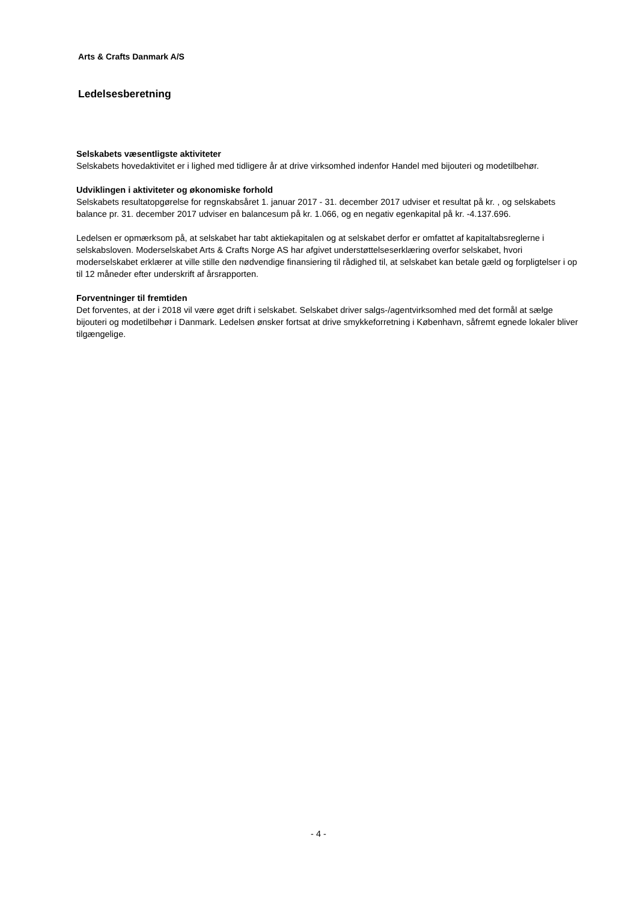Arts & Crafts Danmark A/S
Ledelsesberetning
Selskabets væsentligste aktiviteter
Selskabets hovedaktivitet er i lighed med tidligere år at drive virksomhed indenfor Handel med bijouteri og modetilbehør.
Udviklingen i aktiviteter og økonomiske forhold
Selskabets resultatopgørelse for regnskabsåret 1. januar 2017 - 31. december 2017 udviser et resultat på kr. , og selskabets balance pr. 31. december 2017 udviser en balancesum på kr. 1.066, og en negativ egenkapital på kr. -4.137.696.
Ledelsen er opmærksom på, at selskabet har tabt aktiekapitalen og at selskabet derfor er omfattet af kapitaltabsreglerne i selskabsloven. Moderselskabet Arts & Crafts Norge AS har afgivet understøttelseserklæring overfor selskabet, hvori moderselskabet erklærer at ville stille den nødvendige finansiering til rådighed til, at selskabet kan betale gæld og forpligtelser i op til 12 måneder efter underskrift af årsrapporten.
Forventninger til fremtiden
Det forventes, at der i 2018 vil være øget drift i selskabet. Selskabet driver salgs-/agentvirksomhed med det formål at sælge bijouteri og modetilbehør i Danmark. Ledelsen ønsker fortsat at drive smykkeforretning i København, såfremt egnede lokaler bliver tilgængelige.
- 4 -